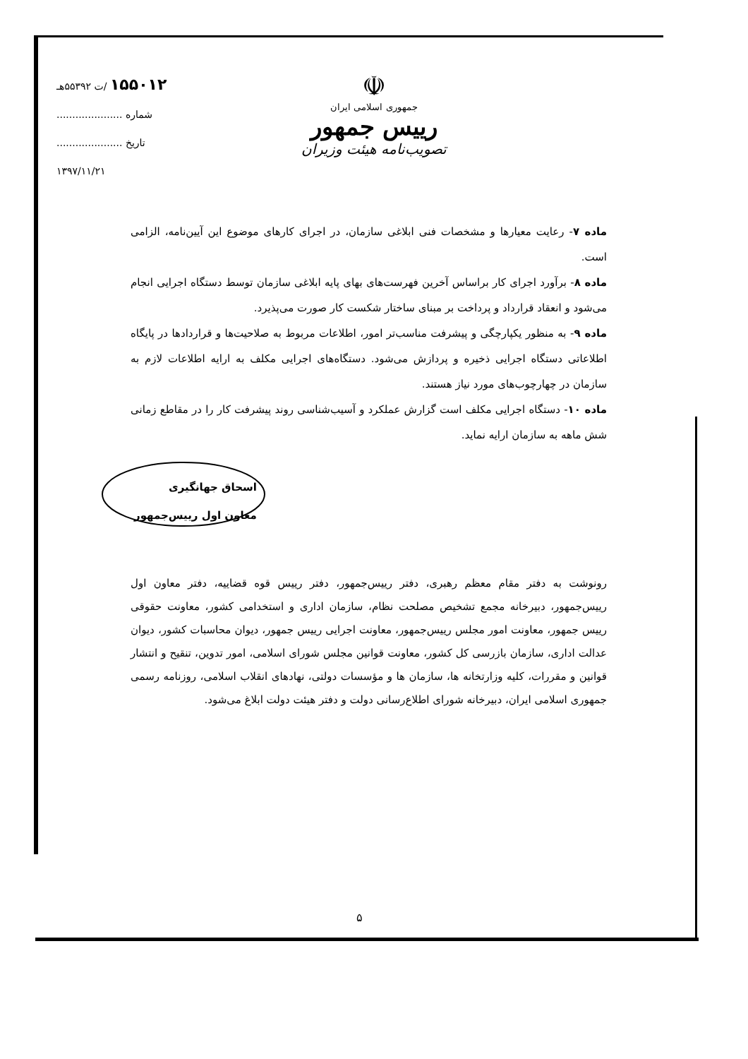۱۵۵۰۱۲ /ت ۵۵۳۹۲هـ
شماره .....................
تاریخ .....................
۱۳۹۷/۱۱/۲۱
☫
جمهوری اسلامی ایران
رییس جمهور
تصویب‌نامه هیئت وزیران
ماده ۷- رعایت معیارها و مشخصات فنی ابلاغی سازمان، در اجرای کارهای موضوع این آیین‌نامه، الزامی است.
ماده ۸- برآورد اجرای کار براساس آخرین فهرست‌های بهای پایه ابلاغی سازمان توسط دستگاه اجرایی انجام می‌شود و انعقاد قرارداد و پرداخت بر مبنای ساختار شکست کار صورت می‌پذیرد.
ماده ۹- به منظور یکپارچگی و پیشرفت مناسب‌تر امور، اطلاعات مربوط به صلاحیت‌ها و قراردادها در پایگاه اطلاعاتی دستگاه اجرایی ذخیره و پردازش می‌شود. دستگاه‌های اجرایی مکلف به ارایه اطلاعات لازم به سازمان در چهارچوب‌های مورد نیاز هستند.
ماده ۱۰- دستگاه اجرایی مکلف است گزارش عملکرد و آسیب‌شناسی روند پیشرفت کار را در مقاطع زمانی شش ماهه به سازمان ارایه نماید.
اسحاق جهانگیری
معاون اول رییس‌جمهور
رونوشت به دفتر مقام معظم رهبری، دفتر رییس‌جمهور، دفتر رییس قوه قضاییه، دفتر معاون اول رییس‌جمهور، دبیرخانه مجمع تشخیص مصلحت نظام، سازمان اداری و استخدامی کشور، معاونت حقوقی رییس جمهور، معاونت امور مجلس رییس‌جمهور، معاونت اجرایی رییس جمهور، دیوان محاسبات کشور، دیوان عدالت اداری، سازمان بازرسی کل کشور، معاونت قوانین مجلس شورای اسلامی، امور تدوین، تنقیح و انتشار قوانین و مقررات، کلیه وزارتخانه ها، سازمان ها و مؤسسات دولتی، نهادهای انقلاب اسلامی، روزنامه رسمی جمهوری اسلامی ایران، دبیرخانه شورای اطلاع‌رسانی دولت و دفتر هیئت دولت ابلاغ می‌شود.
۵